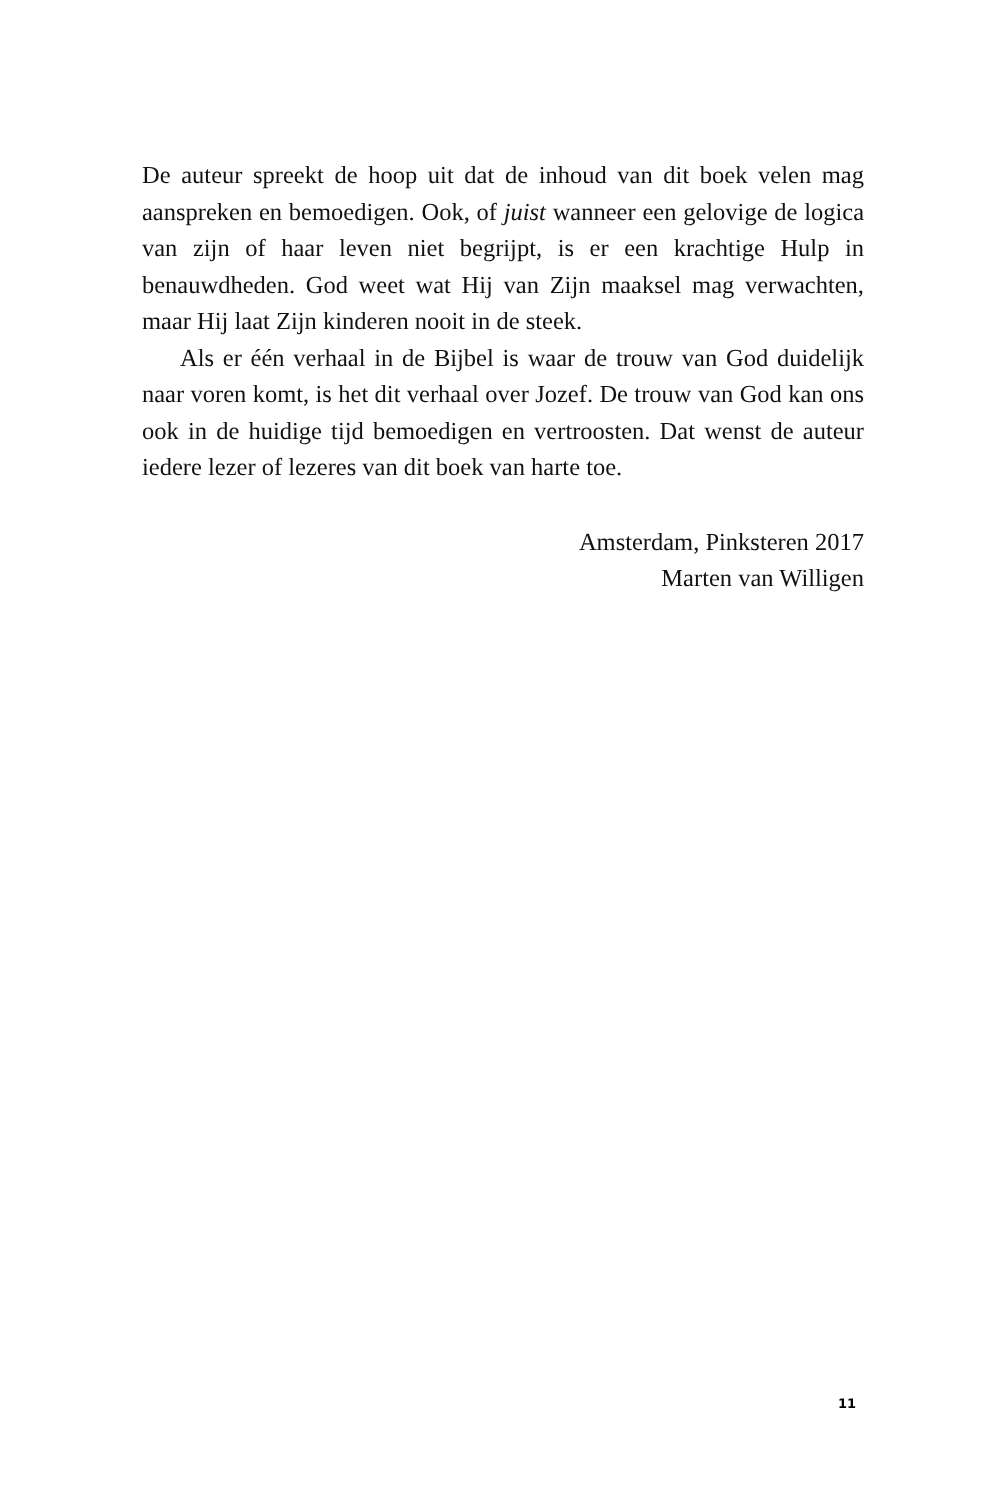De auteur spreekt de hoop uit dat de inhoud van dit boek velen mag aanspreken en bemoedigen. Ook, of juist wanneer een gelovige de logica van zijn of haar leven niet begrijpt, is er een krachtige Hulp in benauwdheden. God weet wat Hij van Zijn maaksel mag verwachten, maar Hij laat Zijn kinderen nooit in de steek.
Als er één verhaal in de Bijbel is waar de trouw van God duidelijk naar voren komt, is het dit verhaal over Jozef. De trouw van God kan ons ook in de huidige tijd bemoedigen en vertroosten. Dat wenst de auteur iedere lezer of lezeres van dit boek van harte toe.
Amsterdam, Pinksteren 2017
Marten van Willigen
11